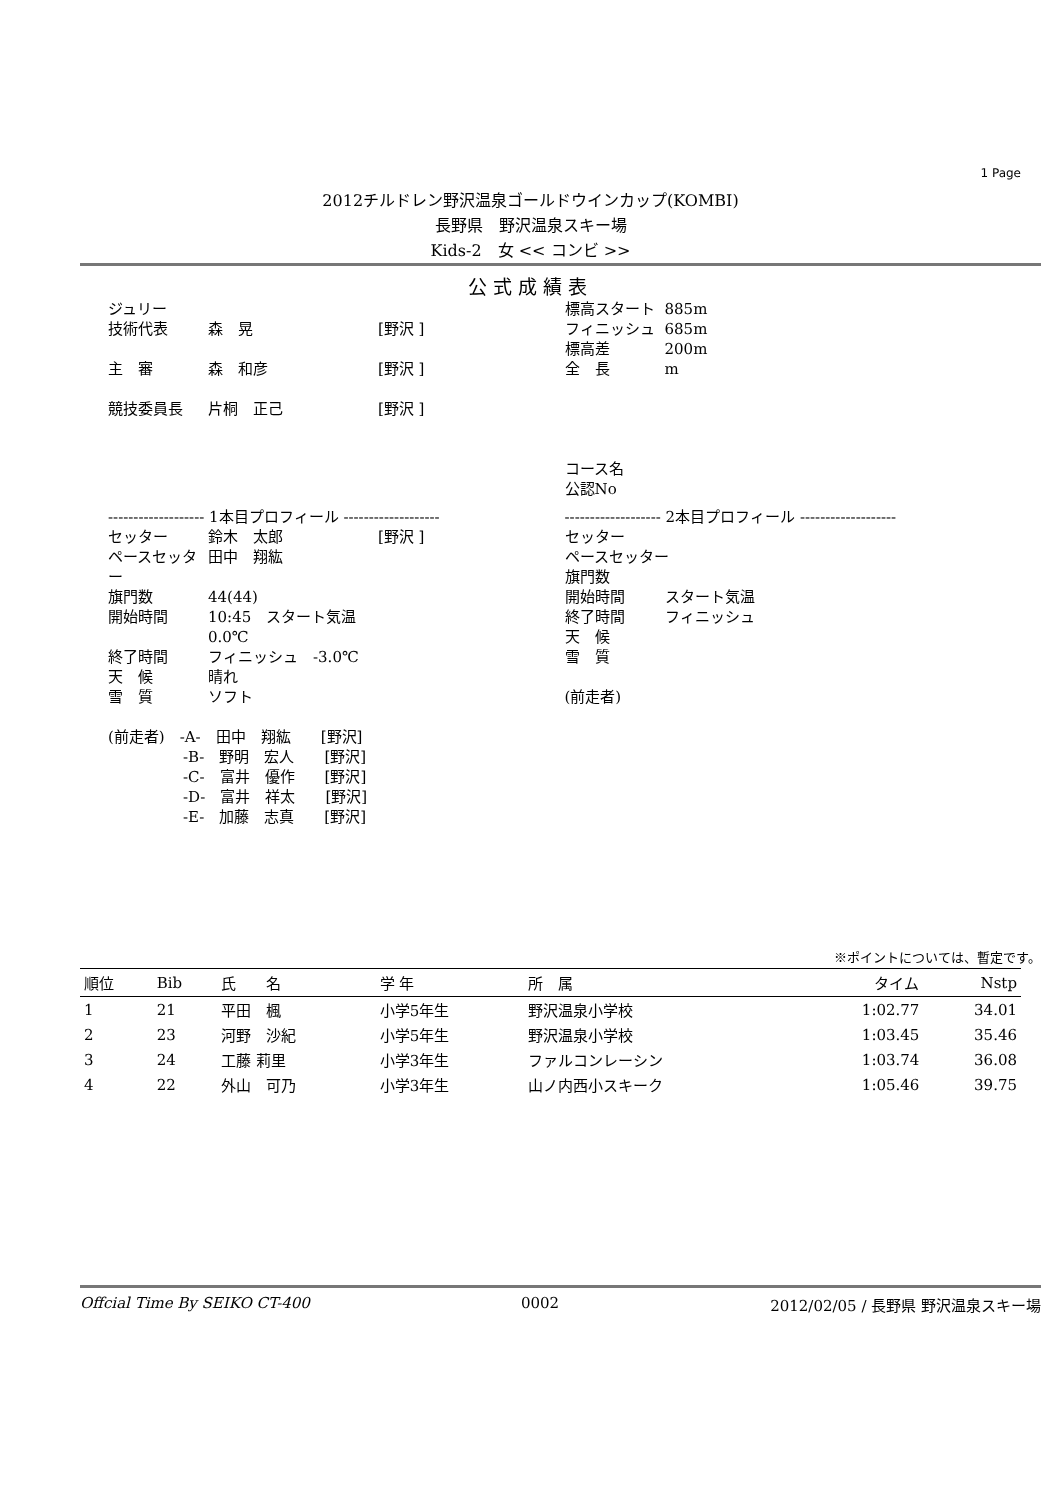1 Page
2012チルドレン野沢温泉ゴールドウインカップ(KOMBI)
長野県　野沢温泉スキー場
Kids-2　女 << コンビ >>
公式成績表
ジュリー
技術代表 森　晃 [野沢 ]
主　審 森　和彦 [野沢 ]
競技委員長 片桐　正己 [野沢 ]
標高スタート 885m
フィニッシュ 685m
標高差 200m
全　長 m
コース名
公認No
------------------- 1本目プロフィール -------------------
セッター 鈴木　太郎 [野沢 ]
ペースセッター 田中　翔紘
旗門数 44(44)
開始時間 10:45　スタート気温　0.0℃
終了時間 フィニッシュ　-3.0℃
天　候 晴れ
雪　質 ソフト
(前走者)　-A-　田中　翔紘　　[野沢]
　　　　　-B-　野明　宏人　　[野沢]
　　　　　-C-　富井　優作　　[野沢]
　　　　　-D-　富井　祥太　　[野沢]
　　　　　-E-　加藤　志真　　[野沢]
------------------- 2本目プロフィール -------------------
セッター
ペースセッター
旗門数
開始時間 スタート気温
終了時間 フィニッシュ
天　候
雪　質
(前走者)
※ポイントについては、暫定です。
| 順位 | Bib | 氏 名 | 学 年 | 所 属 | タイム | Nstp |
| --- | --- | --- | --- | --- | --- | --- |
| 1 | 21 | 平田 楓 | 小学5年生 | 野沢温泉小学校 | 1:02.77 | 34.01 |
| 2 | 23 | 河野 沙紀 | 小学5年生 | 野沢温泉小学校 | 1:03.45 | 35.46 |
| 3 | 24 | 工藤 莉里 | 小学3年生 | ファルコンレーシン | 1:03.74 | 36.08 |
| 4 | 22 | 外山 可乃 | 小学3年生 | 山ノ内西小スキーク | 1:05.46 | 39.75 |
Offcial Time By SEIKO CT-400 0002 2012/02/05 / 長野県 野沢温泉スキー場